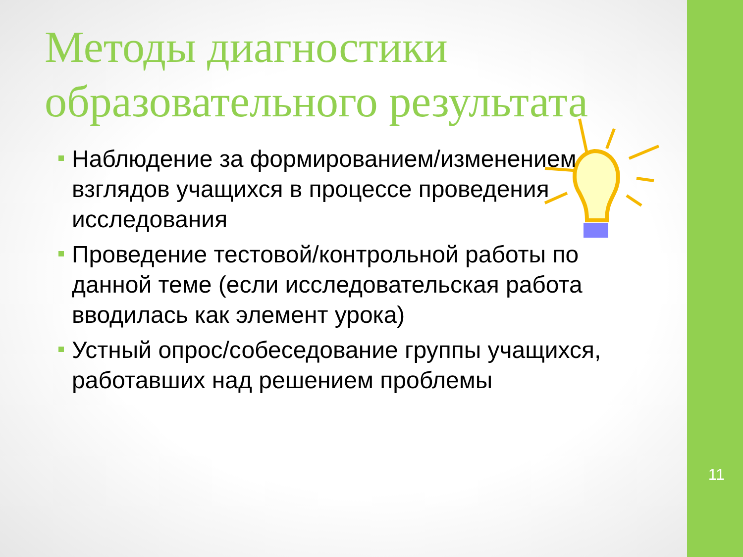Методы диагностики образовательного результата
Наблюдение за формированием/изменением взглядов учащихся в процессе проведения исследования
Проведение тестовой/контрольной работы по данной теме (если исследовательская работа вводилась как элемент урока)
Устный опрос/собеседование группы учащихся, работавших над решением проблемы
11